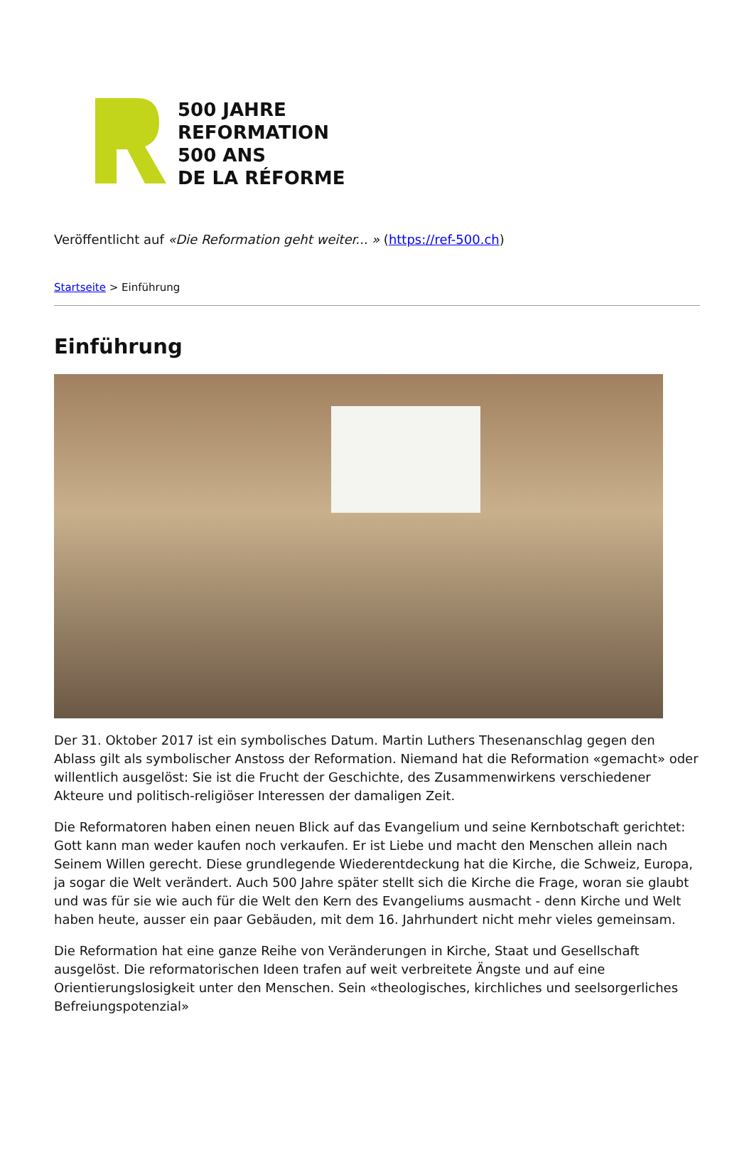500 JAHRE
REFORMATION
500 ANS
DE LA RÉFORME
Veröffentlicht auf «Die Reformation geht weiter... » (https://ref-500.ch)
Startseite > Einführung
Einführung
Der 31. Oktober 2017 ist ein symbolisches Datum. Martin Luthers Thesenanschlag gegen den Ablass gilt als symbolischer Anstoss der Reformation. Niemand hat die Reformation «gemacht» oder willentlich ausgelöst: Sie ist die Frucht der Geschichte, des Zusammenwirkens verschiedener Akteure und politisch-religiöser Interessen der damaligen Zeit.
Die Reformatoren haben einen neuen Blick auf das Evangelium und seine Kernbotschaft gerichtet: Gott kann man weder kaufen noch verkaufen. Er ist Liebe und macht den Menschen allein nach Seinem Willen gerecht. Diese grundlegende Wiederentdeckung hat die Kirche, die Schweiz, Europa, ja sogar die Welt verändert. Auch 500 Jahre später stellt sich die Kirche die Frage, woran sie glaubt und was für sie wie auch für die Welt den Kern des Evangeliums ausmacht - denn Kirche und Welt haben heute, ausser ein paar Gebäuden, mit dem 16. Jahrhundert nicht mehr vieles gemeinsam.
Die Reformation hat eine ganze Reihe von Veränderungen in Kirche, Staat und Gesellschaft ausgelöst. Die reformatorischen Ideen trafen auf weit verbreitete Ängste und auf eine Orientierungslosigkeit unter den Menschen. Sein «theologisches, kirchliches und seelsorgerliches Befreiungspotenzial»